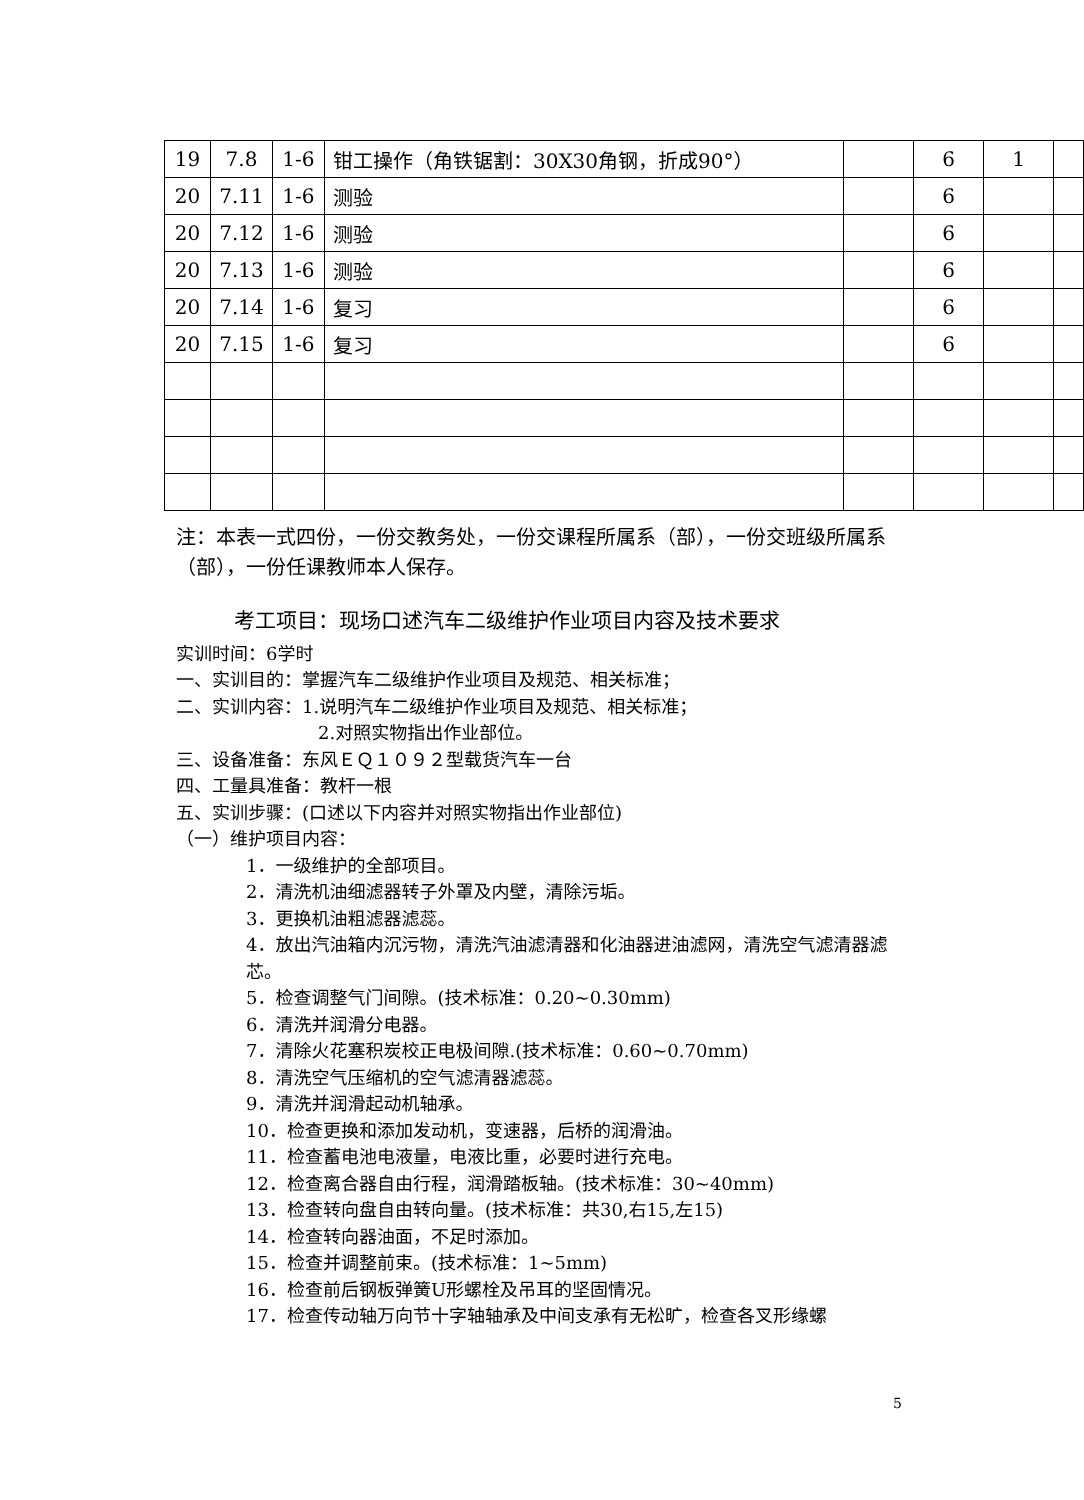| 19 | 7.8 | 1-6 | 钳工操作（角铁锯割：30X30角钢，折成90°） | | 6 | 1 | |
| 20 | 7.11 | 1-6 | 测验 | | 6 | | |
| 20 | 7.12 | 1-6 | 测验 | | 6 | | |
| 20 | 7.13 | 1-6 | 测验 | | 6 | | |
| 20 | 7.14 | 1-6 | 复习 | | 6 | | |
| 20 | 7.15 | 1-6 | 复习 | | 6 | | |
注：本表一式四份，一份交教务处，一份交课程所属系（部），一份交班级所属系（部），一份任课教师本人保存。
考工项目：现场口述汽车二级维护作业项目内容及技术要求
实训时间：6学时
一、实训目的：掌握汽车二级维护作业项目及规范、相关标准；
二、实训内容：1.说明汽车二级维护作业项目及规范、相关标准；
2.对照实物指出作业部位。
三、设备准备：东风ＥＱ１０９２型载货汽车一台
四、工量具准备：教杆一根
五、实训步骤：(口述以下内容并对照实物指出作业部位)
（一）维护项目内容：
1．一级维护的全部项目。
2．清洗机油细滤器转子外罩及内壁，清除污垢。
3．更换机油粗滤器滤蕊。
4．放出汽油箱内沉污物，清洗汽油滤清器和化油器进油滤网，清洗空气滤清器滤芯。
5．检查调整气门间隙。(技术标准：0.20~0.30mm)
6．清洗并润滑分电器。
7．清除火花塞积炭校正电极间隙.(技术标准：0.60~0.70mm)
8．清洗空气压缩机的空气滤清器滤蕊。
9．清洗并润滑起动机轴承。
10．检查更换和添加发动机，变速器，后桥的润滑油。
11．检查蓄电池电液量，电液比重，必要时进行充电。
12．检查离合器自由行程，润滑踏板轴。(技术标准：30~40mm)
13．检查转向盘自由转向量。(技术标准：共30,右15,左15)
14．检查转向器油面，不足时添加。
15．检查并调整前束。(技术标准：1~5mm)
16．检查前后钢板弹簧U形螺栓及吊耳的坚固情况。
17．检查传动轴万向节十字轴轴承及中间支承有无松旷，检查各叉形缘螺
5